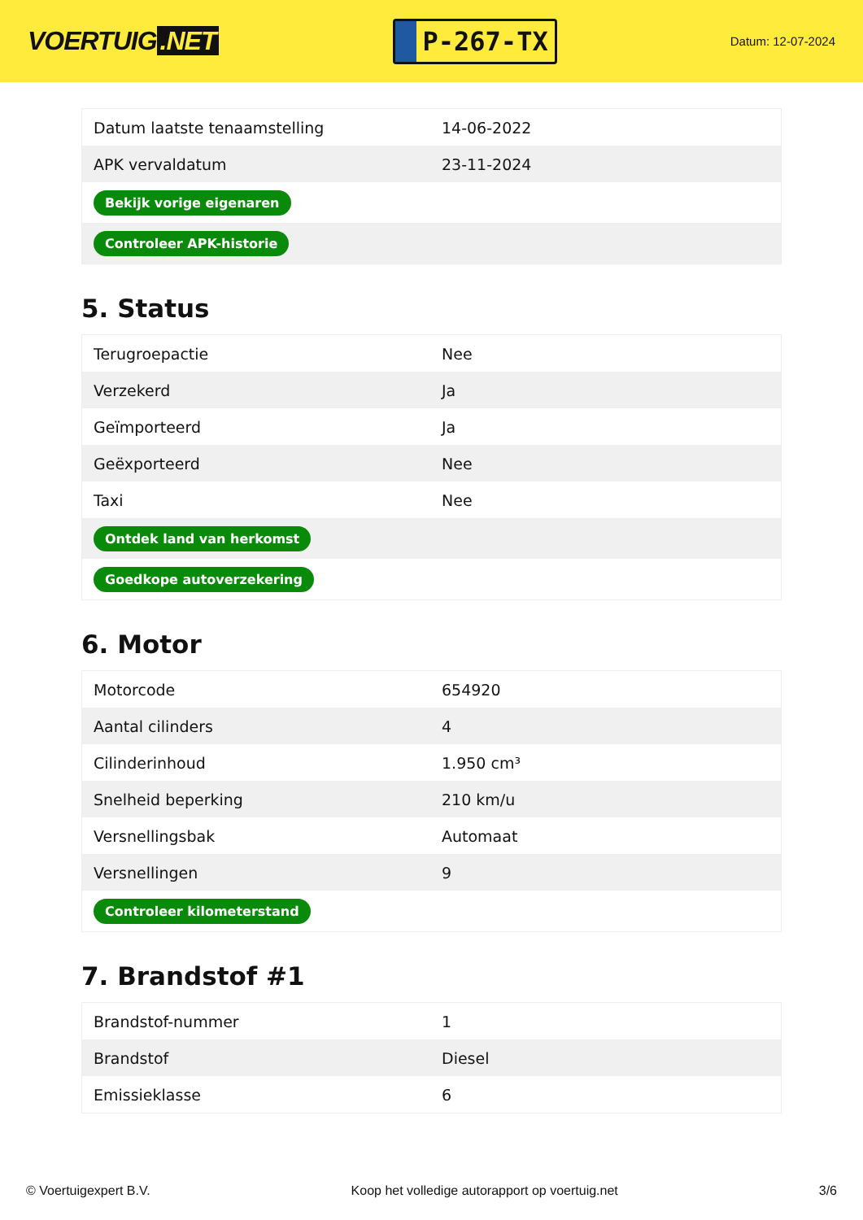VOERTUIG.NET
P-267-TX
Datum: 12-07-2024
| Datum laatste tenaamstelling | 14-06-2022 |
| APK vervaldatum | 23-11-2024 |
| Bekijk vorige eigenaren | |
| Controleer APK-historie | |
5. Status
| Terugroepactie | Nee |
| Verzekerd | Ja |
| Geïmporteerd | Ja |
| Geëxporteerd | Nee |
| Taxi | Nee |
| Ontdek land van herkomst | |
| Goedkope autoverzekering | |
6. Motor
| Motorcode | 654920 |
| Aantal cilinders | 4 |
| Cilinderinhoud | 1.950 cm³ |
| Snelheid beperking | 210 km/u |
| Versnellingsbak | Automaat |
| Versnellingen | 9 |
| Controleer kilometerstand | |
7. Brandstof #1
| Brandstof-nummer | 1 |
| Brandstof | Diesel |
| Emissieklasse | 6 |
© Voertuigexpert B.V. Koop het volledige autorapport op voertuig.net 3/6